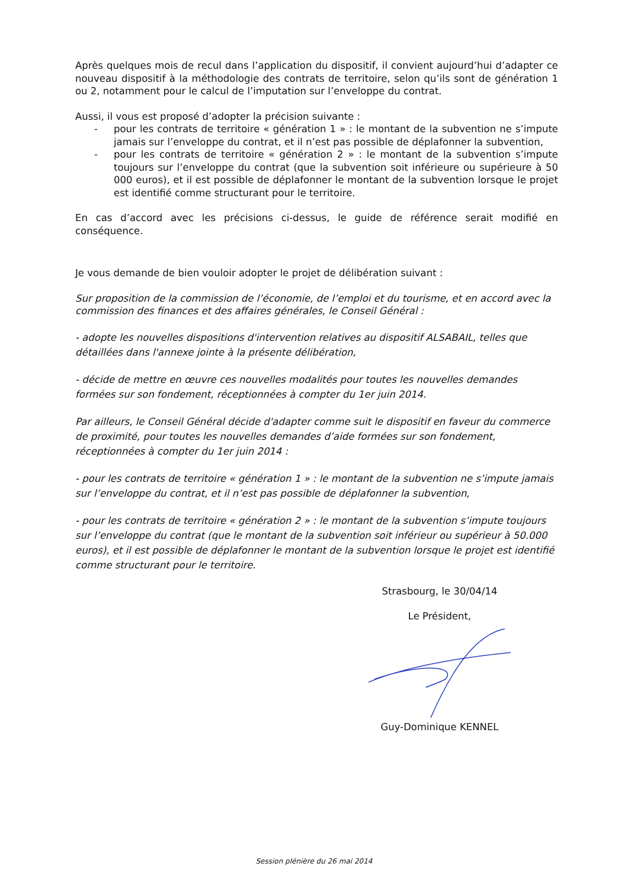Après quelques mois de recul dans l’application du dispositif, il convient aujourd’hui d’adapter ce nouveau dispositif à la méthodologie des contrats de territoire, selon qu’ils sont de génération 1 ou 2, notamment pour le calcul de l’imputation sur l’enveloppe du contrat.
Aussi, il vous est proposé d’adopter la précision suivante :
- pour les contrats de territoire « génération 1 » : le montant de la subvention ne s’impute jamais sur l’enveloppe du contrat, et il n’est pas possible de déplafonner la subvention,
- pour les contrats de territoire « génération 2 » : le montant de la subvention s’impute toujours sur l’enveloppe du contrat (que la subvention soit inférieure ou supérieure à 50 000 euros), et il est possible de déplafonner le montant de la subvention lorsque le projet est identifié comme structurant pour le territoire.
En cas d’accord avec les précisions ci-dessus, le guide de référence serait modifié en conséquence.
Je vous demande de bien vouloir adopter le projet de délibération suivant :
Sur proposition de la commission de l’économie, de l’emploi et du tourisme, et en accord avec la commission des finances et des affaires générales, le Conseil Général :
- adopte les nouvelles dispositions d'intervention relatives au dispositif ALSABAIL, telles que détaillées dans l'annexe jointe à la présente délibération,
- décide de mettre en œuvre ces nouvelles modalités pour toutes les nouvelles demandes formées sur son fondement, réceptionnées à compter du 1er juin 2014.
Par ailleurs, le Conseil Général décide d'adapter comme suit le dispositif en faveur du commerce de proximité, pour toutes les nouvelles demandes d’aide formées sur son fondement, réceptionnées à compter du 1er juin 2014 :
- pour les contrats de territoire « génération 1 » : le montant de la subvention ne s’impute jamais sur l’enveloppe du contrat, et il n’est pas possible de déplafonner la subvention,
- pour les contrats de territoire « génération 2 » : le montant de la subvention s’impute toujours sur l’enveloppe du contrat (que le montant de la subvention soit inférieur ou supérieur à 50.000 euros), et il est possible de déplafonner le montant de la subvention lorsque le projet est identifié comme structurant pour le territoire.
Strasbourg, le 30/04/14
Le Président,
Guy-Dominique KENNEL
Session plénière du 26 mai 2014